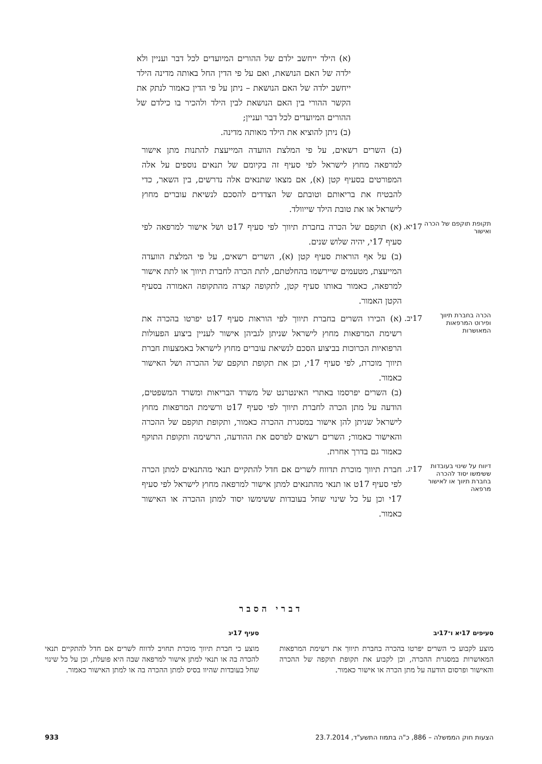(א) הילד ייחשב ילדם של ההורים המיועדים לכל דבר ועניין ולא ילדה של האם הנושאת, ואם על פי הדין החל באותה מדינה הילד ייחשב ילדה של האם הנושאת – ניתן על פי הדין כאמור לנתק את הקשר ההורי בין האם הנושאת לבין הילד ולהכיר בו כילדם של ההורים המיועדים לכל דבר ועניין;
(ב) ניתן להוציא את הילד מאותה מדינה.
(ב) השרים רשאים, על פי המלצת הוועדה המייעצת להתנות מתן אישור למרפאה מחוץ לישראל לפי סעיף זה בקיומם של תנאים נוספים על אלה המפורטים בסעיף קטן (א), אם מצאו שתנאים אלה נדרשים, בין השאר, כדי להבטיח את בריאותם וטובתם של הצדדים להסכם לנשיאת עוברים מחוץ לישראל או את טובת הילד שייוולד.
תקופת תוקפם של הכרה ואישור
17יא.
(א) תוקפם של הכרה בחברת תיווך לפי סעיף 17ט ושל אישור למרפאה לפי סעיף 17י, יהיה שלוש שנים.
(ב) על אף הוראות סעיף קטן (א), השרים רשאים, על פי המלצת הוועדה המייעצת, מטעמים שיירשמו בהחלטתם, לתת הכרה לחברת תיווך או לתת אישור למרפאה, כאמור באותו סעיף קטן, לתקופה קצרה מהתקופה האמורה בסעיף הקטן האמור.
הכרה בחברת תיווך ופירוט המרפאות המאושרות
17יב.
(א) הכירו השרים בחברת תיווך לפי הוראות סעיף 17ט יפרטו בהכרה את רשימת המרפאות מחוץ לישראל שניתן לגביהן אישור לעניין ביצוע הפעולות הרפואיות הכרוכות בביצוע הסכם לנשיאת עוברים מחוץ לישראל באמצעות חברת תיווך מוכרת, לפי סעיף 17י, וכן את תקופת תוקפם של ההכרה ושל האישור כאמור.
(ב) השרים יפרסמו באתרי האינטרנט של משרד הבריאות ומשרד המשפטים, הודעה על מתן הכרה לחברת תיווך לפי סעיף 17ט ורשימת המרפאות מחוץ לישראל שניתן להן אישור במסגרת ההכרה כאמור, ותקופת תוקפם של ההכרה והאישור כאמור; השרים רשאים לפרסם את ההודעה, הרשימה ותקופת התוקף כאמור גם בדרך אחרת.
דיווח על שינוי בעובדות ששימשו יסוד להכרה בחברת תיווך או לאישור מרפאה
17יג.
חברת תיווך מוכרת תדווח לשרים אם חדל להתקיים תנאי מהתנאים למתן הכרה לפי סעיף 17ט או תנאי מהתנאים למתן אישור למרפאה מחוץ לישראל לפי סעיף 17י וכן על כל שינוי שחל בעובדות ששימשו יסוד למתן ההכרה או האישור כאמור.
דברי הסבר
סעיפים 17יא ו־17יב
מוצע לקבוע כי השרים יפרטו בהכרה בחברת תיווך את רשימת המרפאות המאושרות במסגרת ההכרה, וכן לקבוע את תקופת תוקפה של ההכרה והאישור ופרסום הודעה על מתן הכרה או אישור כאמור.
סעיף 17יג
מוצע כי חברת תיווך מוכרת תחויב לדווח לשרים אם חדל להתקיים תנאי להכרה בה או תנאי למתן אישור למרפאה שבה היא פועלת, וכן על כל שינוי שחל בעובדות שהיוו בסיס למתן ההכרה בה או למתן האישור כאמור.
הצעות חוק הממשלה – 886, כ"ה בתמוז התשע"ד, 23.7.2014 933